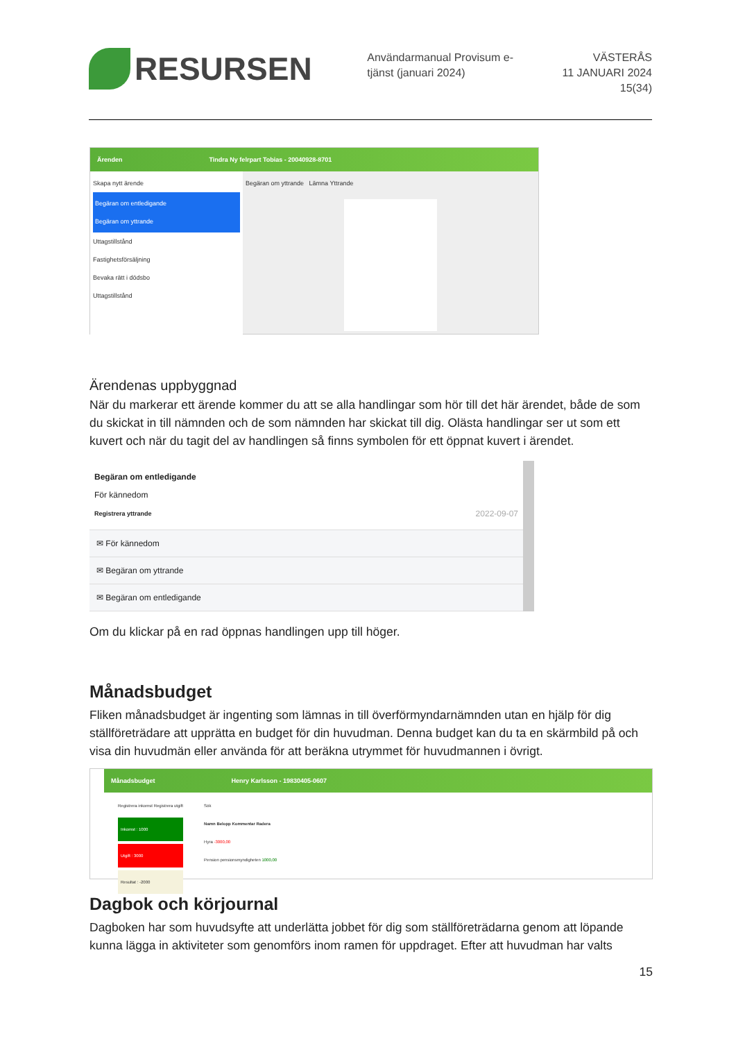RESURSEN
Användarmanual Provisum e-tjänst (januari 2024)
VÄSTERÅS
11 JANUARI 2024
15(34)
Ärenden Tindra Ny felrpart Tobias - 20040928-8701
Skapa nytt ärende
Begäran om entledigande
Begäran om yttrande
Uttagstillstånd
Fastighetsförsäljning
Bevaka rätt i dödsbo
Uttagstillstånd
Begäran om yttrande Lämna Yttrande
Ärendenas uppbyggnad
När du markerar ett ärende kommer du att se alla handlingar som hör till det här ärendet, både de som du skickat in till nämnden och de som nämnden har skickat till dig. Olästa handlingar ser ut som ett kuvert och när du tagit del av handlingen så finns symbolen för ett öppnat kuvert i ärendet.
Begäran om entledigande
För kännedom
Registrera yttrande
2022-09-07
✉ För kännedom
✉ Begäran om yttrande
✉ Begäran om entledigande
Om du klickar på en rad öppnas handlingen upp till höger.
Månadsbudget
Fliken månadsbudget är ingenting som lämnas in till överförmyndarnämnden utan en hjälp för dig ställföreträdare att upprätta en budget för din huvudman. Denna budget kan du ta en skärmbild på och visa din huvudmän eller använda för att beräkna utrymmet för huvudmannen i övrigt.
Månadsbudget Henry Karlsson - 19830405-0607
Registrera inkomst Registrera utgift
Inkomst : 1000
Utgift : 3000
Resultat : -2000
Sök
Namn Belopp Kommentar Radera
Hyra -3000,00
Pension pensionsmyndigheten 1000,00
Dagbok och körjournal
Dagboken har som huvudsyfte att underlätta jobbet för dig som ställföreträdarna genom att löpande kunna lägga in aktiviteter som genomförs inom ramen för uppdraget. Efter att huvudman har valts
15